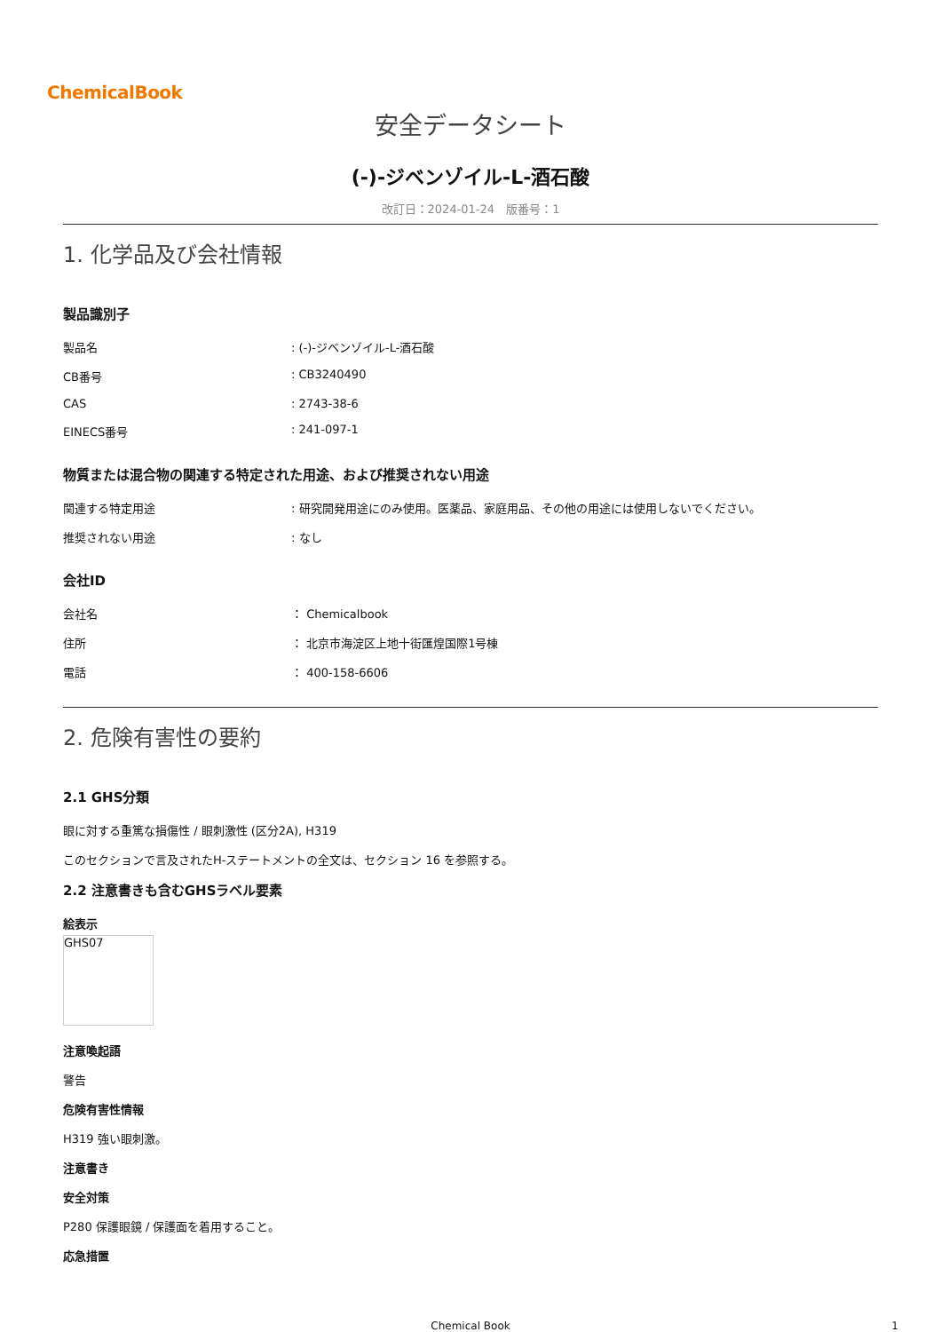ChemicalBook
安全データシート
(-)-ジベンゾイル-L-酒石酸
改訂日：2024-01-24　版番号：1
1. 化学品及び会社情報
製品識別子
| 製品名 | : (-)-ジベンゾイル-L-酒石酸 |
| CB番号 | : CB3240490 |
| CAS | : 2743-38-6 |
| EINECS番号 | : 241-097-1 |
物質または混合物の関連する特定された用途、および推奨されない用途
| 関連する特定用途 | : 研究開発用途にのみ使用。医薬品、家庭用品、その他の用途には使用しないでください。 |
| 推奨されない用途 | : なし |
会社ID
| 会社名 | ： Chemicalbook |
| 住所 | ： 北京市海淀区上地十街匯煌国際1号棟 |
| 電話 | ： 400-158-6606 |
2. 危険有害性の要約
2.1 GHS分類
眼に対する重篤な損傷性 / 眼刺激性 (区分2A), H319
このセクションで言及されたH-ステートメントの全文は、セクション 16 を参照する。
2.2 注意書きも含むGHSラベル要素
絵表示
GHS07
注意喚起語
警告
危険有害性情報
H319 強い眼刺激。
注意書き
安全対策
P280 保護眼鏡 / 保護面を着用すること。
応急措置
Chemical Book 1